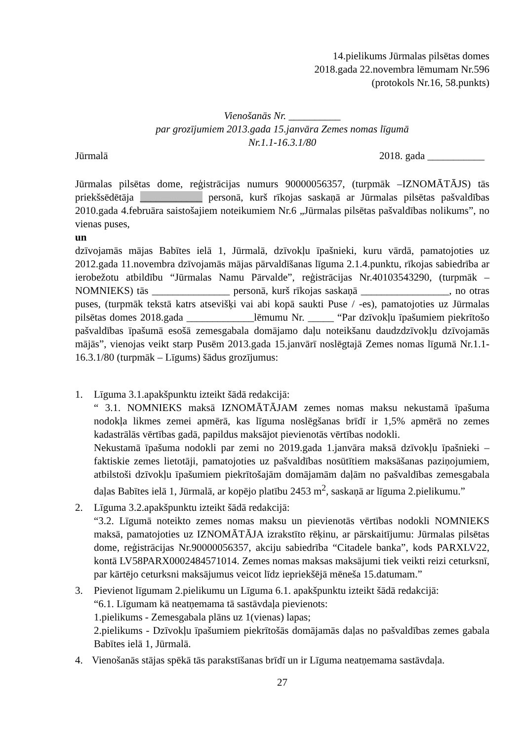14.pielikums Jūrmalas pilsētas domes
2018.gada 22.novembra lēmumam Nr.596
(protokols Nr.16, 58.punkts)
Vienošanās Nr. __________
par grozījumiem 2013.gada 15.janvāra Zemes nomas līgumā
Nr.1.1-16.3.1/80
Jūrmalā 2018. gada ___________
Jūrmalas pilsētas dome, reģistrācijas numurs 90000056357, (turpmāk –IZNOMĀTĀJS) tās priekšsēdētāja ____________ personā, kurš rīkojas saskaņā ar Jūrmalas pilsētas pašvaldības 2010.gada 4.februāra saistošajiem noteikumiem Nr.6 „Jūrmalas pilsētas pašvaldības nolikums”, no vienas puses,
un
dzīvojamās mājas Babītes ielā 1, Jūrmalā, dzīvokļu īpašnieki, kuru vārdā, pamatojoties uz 2012.gada 11.novembra dzīvojamās mājas pārvaldīšanas līguma 2.1.4.punktu, rīkojas sabiedrība ar ierobežotu atbildību “Jūrmalas Namu Pārvalde”, reģistrācijas Nr.40103543290, (turpmāk – NOMNIEKS) tās _______________ personā, kurš rīkojas saskaņā _________________, no otras puses, (turpmāk tekstā katrs atsevišķi vai abi kopā saukti Puse / -es), pamatojoties uz Jūrmalas pilsētas domes 2018.gada _____________lēmumu Nr. _____ “Par dzīvokļu īpašumiem piekrītošo pašvaldības īpašumā esošā zemesgabala domājamo daļu noteikšanu daudzdzīvokļu dzīvojamās mājās”, vienojas veikt starp Pusēm 2013.gada 15.janvārī noslēgtajā Zemes nomas līgumā Nr.1.1-16.3.1/80 (turpmāk – Līgums) šādus grozījumus:
1. Līguma 3.1.apakšpunktu izteikt šādā redakcijā:
“ 3.1. NOMNIEKS maksā IZNOMĀTĀJAM zemes nomas maksu nekustamā īpašuma nodokļa likmes zemei apmērā, kas līguma noslēgšanas brīdī ir 1,5% apmērā no zemes kadastrālās vērtības gadā, papildus maksājot pievienotās vērtības nodokli.
Nekustamā īpašuma nodokli par zemi no 2019.gada 1.janvāra maksā dzīvokļu īpašnieki – faktiskie zemes lietotāji, pamatojoties uz pašvaldības nosūtītiem maksāšanas paziņojumiem, atbilstoši dzīvokļu īpašumiem piekrītošajām domājamām daļām no pašvaldības zemesgabala daļas Babītes ielā 1, Jūrmalā, ar kopējo platību 2453 m<sup>2</sup>, saskaņā ar līguma 2.pielikumu.”
2. Līguma 3.2.apakšpunktu izteikt šādā redakcijā:
“3.2. Līgumā noteikto zemes nomas maksu un pievienotās vērtības nodokli NOMNIEKS maksā, pamatojoties uz IZNOMĀTĀJA izrakstīto rēķinu, ar pārskaitījumu: Jūrmalas pilsētas dome, reģistrācijas Nr.90000056357, akciju sabiedrība “Citadele banka”, kods PARXLV22, kontā LV58PARX0002484571014. Zemes nomas maksas maksājumi tiek veikti reizi ceturksnī, par kārtējo ceturksni maksājumus veicot līdz iepriekšējā mēneša 15.datumam.”
3. Pievienot līgumam 2.pielikumu un Līguma 6.1. apakšpunktu izteikt šādā redakcijā:
“6.1. Līgumam kā neatņemama tā sastāvdaļa pievienots:
1.pielikums - Zemesgabala plāns uz 1(vienas) lapas;
2.pielikums - Dzīvokļu īpašumiem piekrītošās domājamās daļas no pašvaldības zemes gabala Babītes ielā 1, Jūrmalā.
4. Vienošanās stājas spēkā tās parakstīšanas brīdī un ir Līguma neatņemama sastāvdaļa.
27